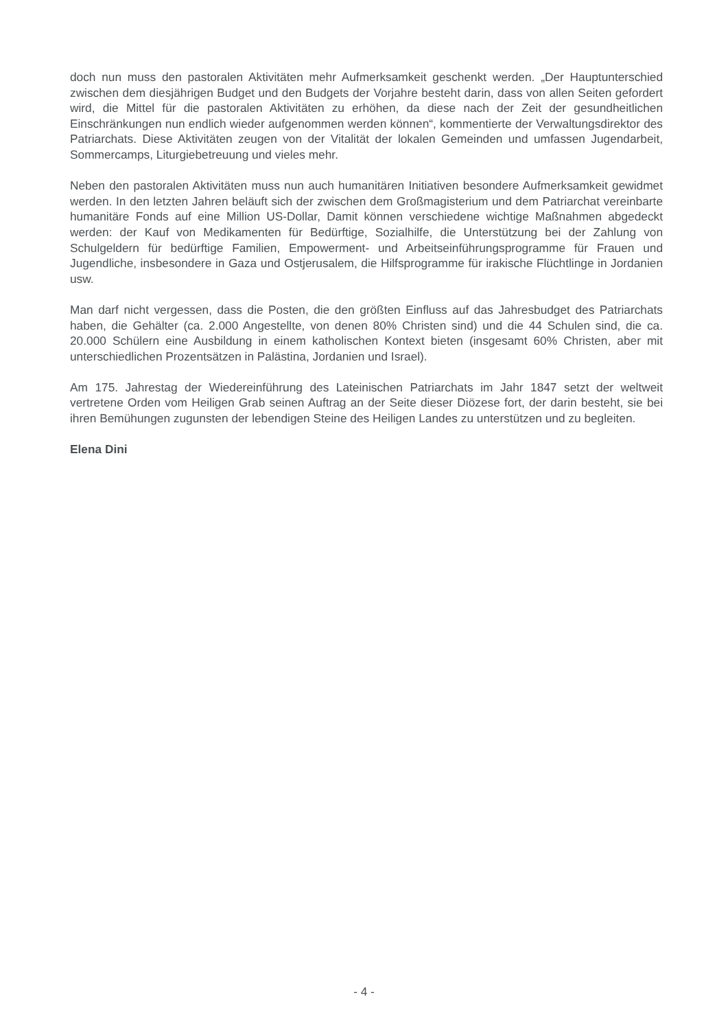doch nun muss den pastoralen Aktivitäten mehr Aufmerksamkeit geschenkt werden. „Der Hauptunterschied zwischen dem diesjährigen Budget und den Budgets der Vorjahre besteht darin, dass von allen Seiten gefordert wird, die Mittel für die pastoralen Aktivitäten zu erhöhen, da diese nach der Zeit der gesundheitlichen Einschränkungen nun endlich wieder aufgenommen werden können“, kommentierte der Verwaltungsdirektor des Patriarchats. Diese Aktivitäten zeugen von der Vitalität der lokalen Gemeinden und umfassen Jugendarbeit, Sommercamps, Liturgiebetreuung und vieles mehr.
Neben den pastoralen Aktivitäten muss nun auch humanitären Initiativen besondere Aufmerksamkeit gewidmet werden. In den letzten Jahren beläuft sich der zwischen dem Großmagisterium und dem Patriarchat vereinbarte humanitäre Fonds auf eine Million US-Dollar, Damit können verschiedene wichtige Maßnahmen abgedeckt werden: der Kauf von Medikamenten für Bedürftige, Sozialhilfe, die Unterstützung bei der Zahlung von Schulgeldern für bedürftige Familien, Empowerment- und Arbeitseinführungsprogramme für Frauen und Jugendliche, insbesondere in Gaza und Ostjerusalem, die Hilfsprogramme für irakische Flüchtlinge in Jordanien usw.
Man darf nicht vergessen, dass die Posten, die den größten Einfluss auf das Jahresbudget des Patriarchats haben, die Gehälter (ca. 2.000 Angestellte, von denen 80% Christen sind) und die 44 Schulen sind, die ca. 20.000 Schülern eine Ausbildung in einem katholischen Kontext bieten (insgesamt 60% Christen, aber mit unterschiedlichen Prozentsätzen in Palästina, Jordanien und Israel).
Am 175. Jahrestag der Wiedereinführung des Lateinischen Patriarchats im Jahr 1847 setzt der weltweit vertretene Orden vom Heiligen Grab seinen Auftrag an der Seite dieser Diözese fort, der darin besteht, sie bei ihren Bemühungen zugunsten der lebendigen Steine des Heiligen Landes zu unterstützen und zu begleiten.
Elena Dini
- 4 -